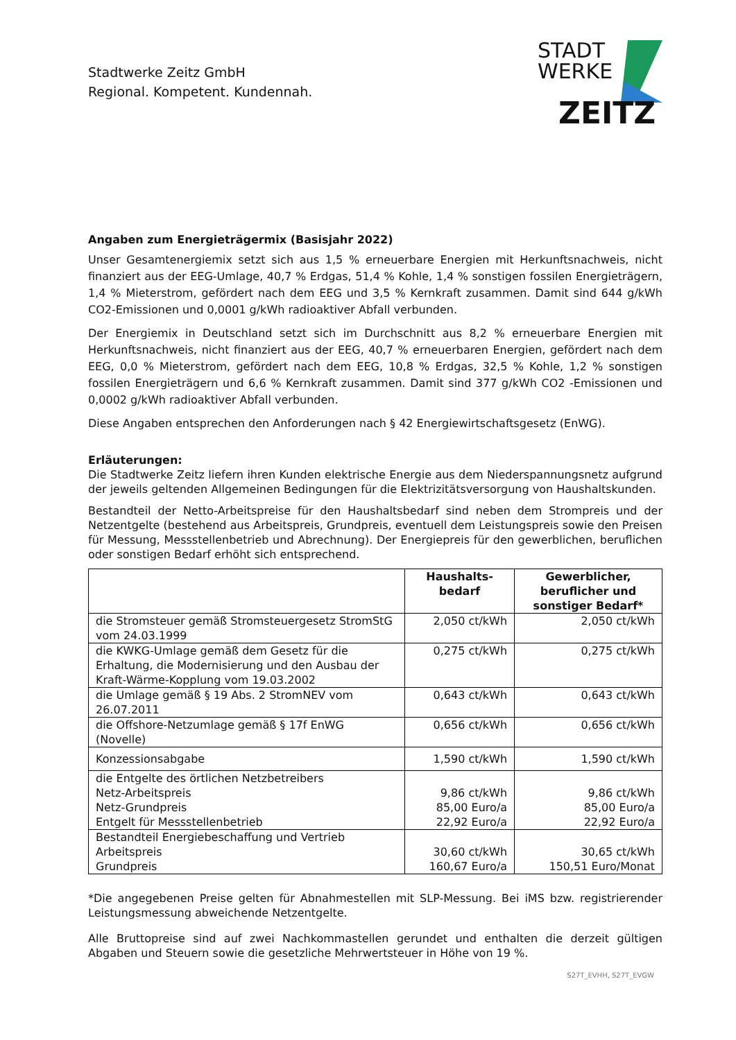Stadtwerke Zeitz GmbH
Regional. Kompetent. Kundennah.
STADT
WERKE
ZEITZ
Angaben zum Energieträgermix (Basisjahr 2022)
Unser Gesamtenergiemix setzt sich aus 1,5 % erneuerbare Energien mit Herkunftsnachweis, nicht finanziert aus der EEG-Umlage, 40,7 % Erdgas, 51,4 % Kohle, 1,4 % sonstigen fossilen Energieträgern, 1,4 % Mieterstrom, gefördert nach dem EEG und 3,5 % Kernkraft zusammen. Damit sind 644 g/kWh CO2-Emissionen und 0,0001 g/kWh radioaktiver Abfall verbunden.
Der Energiemix in Deutschland setzt sich im Durchschnitt aus 8,2 % erneuerbare Energien mit Herkunftsnachweis, nicht finanziert aus der EEG, 40,7 % erneuerbaren Energien, gefördert nach dem EEG, 0,0 % Mieterstrom, gefördert nach dem EEG, 10,8 % Erdgas, 32,5 % Kohle, 1,2 % sonstigen fossilen Energieträgern und 6,6 % Kernkraft zusammen. Damit sind 377 g/kWh CO2 -Emissionen und 0,0002 g/kWh radioaktiver Abfall verbunden.
Diese Angaben entsprechen den Anforderungen nach § 42 Energiewirtschaftsgesetz (EnWG).
Erläuterungen:
Die Stadtwerke Zeitz liefern ihren Kunden elektrische Energie aus dem Niederspannungsnetz aufgrund der jeweils geltenden Allgemeinen Bedingungen für die Elektrizitätsversorgung von Haushaltskunden.
Bestandteil der Netto-Arbeitspreise für den Haushaltsbedarf sind neben dem Strompreis und der Netzentgelte (bestehend aus Arbeitspreis, Grundpreis, eventuell dem Leistungspreis sowie den Preisen für Messung, Messstellenbetrieb und Abrechnung). Der Energiepreis für den gewerblichen, beruflichen oder sonstigen Bedarf erhöht sich entsprechend.
| | Haushalts- bedarf | Gewerblicher, beruflicher und sonstiger Bedarf* |
| --- | --- | --- |
| die Stromsteuer gemäß Stromsteuergesetz StromStG vom 24.03.1999 | 2,050 ct/kWh | 2,050 ct/kWh |
| die KWKG-Umlage gemäß dem Gesetz für die Erhaltung, die Modernisierung und den Ausbau der Kraft-Wärme-Kopplung vom 19.03.2002 | 0,275 ct/kWh | 0,275 ct/kWh |
| die Umlage gemäß § 19 Abs. 2 StromNEV vom 26.07.2011 | 0,643 ct/kWh | 0,643 ct/kWh |
| die Offshore-Netzumlage gemäß § 17f EnWG (Novelle) | 0,656 ct/kWh | 0,656 ct/kWh |
| Konzessionsabgabe | 1,590 ct/kWh | 1,590 ct/kWh |
| die Entgelte des örtlichen Netzbetreibers Netz-Arbeitspreis Netz-Grundpreis Entgelt für Messstellenbetrieb | 9,86 ct/kWh 85,00 Euro/a 22,92 Euro/a | 9,86 ct/kWh 85,00 Euro/a 22,92 Euro/a |
| Bestandteil Energiebeschaffung und Vertrieb Arbeitspreis Grundpreis | 30,60 ct/kWh 160,67 Euro/a | 30,65 ct/kWh 150,51 Euro/Monat |
*Die angegebenen Preise gelten für Abnahmestellen mit SLP-Messung. Bei iMS bzw. registrierender Leistungsmessung abweichende Netzentgelte.
Alle Bruttopreise sind auf zwei Nachkommastellen gerundet und enthalten die derzeit gültigen Abgaben und Steuern sowie die gesetzliche Mehrwertsteuer in Höhe von 19 %.
S27T_EVHH, S27T_EVGW